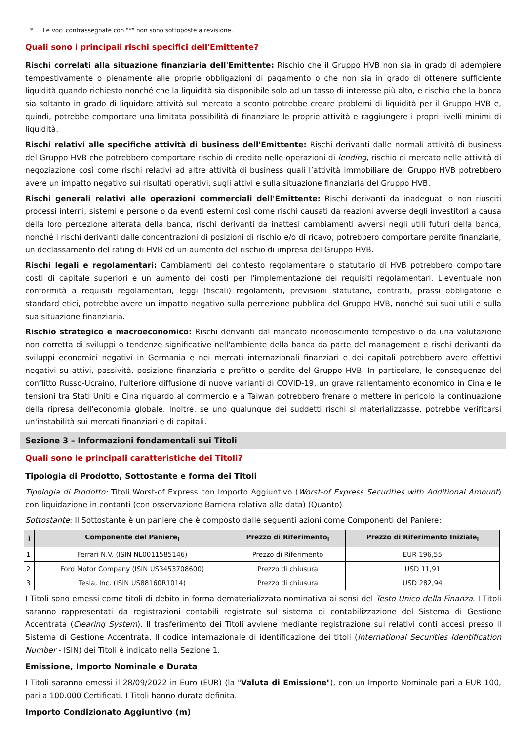* Le voci contrassegnate con "*" non sono sottoposte a revisione.
Quali sono i principali rischi specifici dell'Emittente?
Rischi correlati alla situazione finanziaria dell'Emittente: Rischio che il Gruppo HVB non sia in grado di adempiere tempestivamente o pienamente alle proprie obbligazioni di pagamento o che non sia in grado di ottenere sufficiente liquidità quando richiesto nonché che la liquidità sia disponibile solo ad un tasso di interesse più alto, e rischio che la banca sia soltanto in grado di liquidare attività sul mercato a sconto potrebbe creare problemi di liquidità per il Gruppo HVB e, quindi, potrebbe comportare una limitata possibilità di finanziare le proprie attività e raggiungere i propri livelli minimi di liquidità.
Rischi relativi alle specifiche attività di business dell'Emittente: Rischi derivanti dalle normali attività di business del Gruppo HVB che potrebbero comportare rischio di credito nelle operazioni di lending, rischio di mercato nelle attività di negoziazione così come rischi relativi ad altre attività di business quali l’attività immobiliare del Gruppo HVB potrebbero avere un impatto negativo sui risultati operativi, sugli attivi e sulla situazione finanziaria del Gruppo HVB.
Rischi generali relativi alle operazioni commerciali dell'Emittente: Rischi derivanti da inadeguati o non riusciti processi interni, sistemi e persone o da eventi esterni così come rischi causati da reazioni avverse degli investitori a causa della loro percezione alterata della banca, rischi derivanti da inattesi cambiamenti avversi negli utili futuri della banca, nonché i rischi derivanti dalle concentrazioni di posizioni di rischio e/o di ricavo, potrebbero comportare perdite finanziarie, un declassamento del rating di HVB ed un aumento del rischio di impresa del Gruppo HVB.
Rischi legali e regolamentari: Cambiamenti del contesto regolamentare o statutario di HVB potrebbero comportare costi di capitale superiori e un aumento dei costi per l'implementazione dei requisiti regolamentari. L'eventuale non conformità a requisiti regolamentari, leggi (fiscali) regolamenti, previsioni statutarie, contratti, prassi obbligatorie e standard etici, potrebbe avere un impatto negativo sulla percezione pubblica del Gruppo HVB, nonché sui suoi utili e sulla sua situazione finanziaria.
Rischio strategico e macroeconomico: Rischi derivanti dal mancato riconoscimento tempestivo o da una valutazione non corretta di sviluppi o tendenze significative nell'ambiente della banca da parte del management e rischi derivanti da sviluppi economici negativi in Germania e nei mercati internazionali finanziari e dei capitali potrebbero avere effettivi negativi su attivi, passività, posizione finanziaria e profitto o perdite del Gruppo HVB. In particolare, le conseguenze del conflitto Russo-Ucraino, l'ulteriore diffusione di nuove varianti di COVID-19, un grave rallentamento economico in Cina e le tensioni tra Stati Uniti e Cina riguardo al commercio e a Taiwan potrebbero frenare o mettere in pericolo la continuazione della ripresa dell'economia globale. Inoltre, se uno qualunque dei suddetti rischi si materializzasse, potrebbe verificarsi un'instabilità sui mercati finanziari e di capitali.
Sezione 3 – Informazioni fondamentali sui Titoli
Quali sono le principali caratteristiche dei Titoli?
Tipologia di Prodotto, Sottostante e forma dei Titoli
Tipologia di Prodotto: Titoli Worst-of Express con Importo Aggiuntivo (Worst-of Express Securities with Additional Amount) con liquidazione in contanti (con osservazione Barriera relativa alla data) (Quanto)
Sottostante: Il Sottostante è un paniere che è composto dalle seguenti azioni come Componenti del Paniere:
| i | Componente del Paniere<sub>i</sub> | Prezzo di Riferimento<sub>i</sub> | Prezzo di Riferimento Iniziale<sub>i</sub> |
| --- | --- | --- | --- |
| 1 | Ferrari N.V. (ISIN NL0011585146) | Prezzo di Riferimento | EUR 196,55 |
| 2 | Ford Motor Company (ISIN US3453708600) | Prezzo di chiusura | USD 11,91 |
| 3 | Tesla, Inc. (ISIN US88160R1014) | Prezzo di chiusura | USD 282,94 |
I Titoli sono emessi come titoli di debito in forma dematerializzata nominativa ai sensi del Testo Unico della Finanza. I Titoli saranno rappresentati da registrazioni contabili registrate sul sistema di contabilizzazione del Sistema di Gestione Accentrata (Clearing System). Il trasferimento dei Titoli avviene mediante registrazione sui relativi conti accesi presso il Sistema di Gestione Accentrata. Il codice internazionale di identificazione dei titoli (International Securities Identification Number - ISIN) dei Titoli è indicato nella Sezione 1.
Emissione, Importo Nominale e Durata
I Titoli saranno emessi il 28/09/2022 in Euro (EUR) (la "Valuta di Emissione"), con un Importo Nominale pari a EUR 100, pari a 100.000 Certificati. I Titoli hanno durata definita.
Importo Condizionato Aggiuntivo (m)